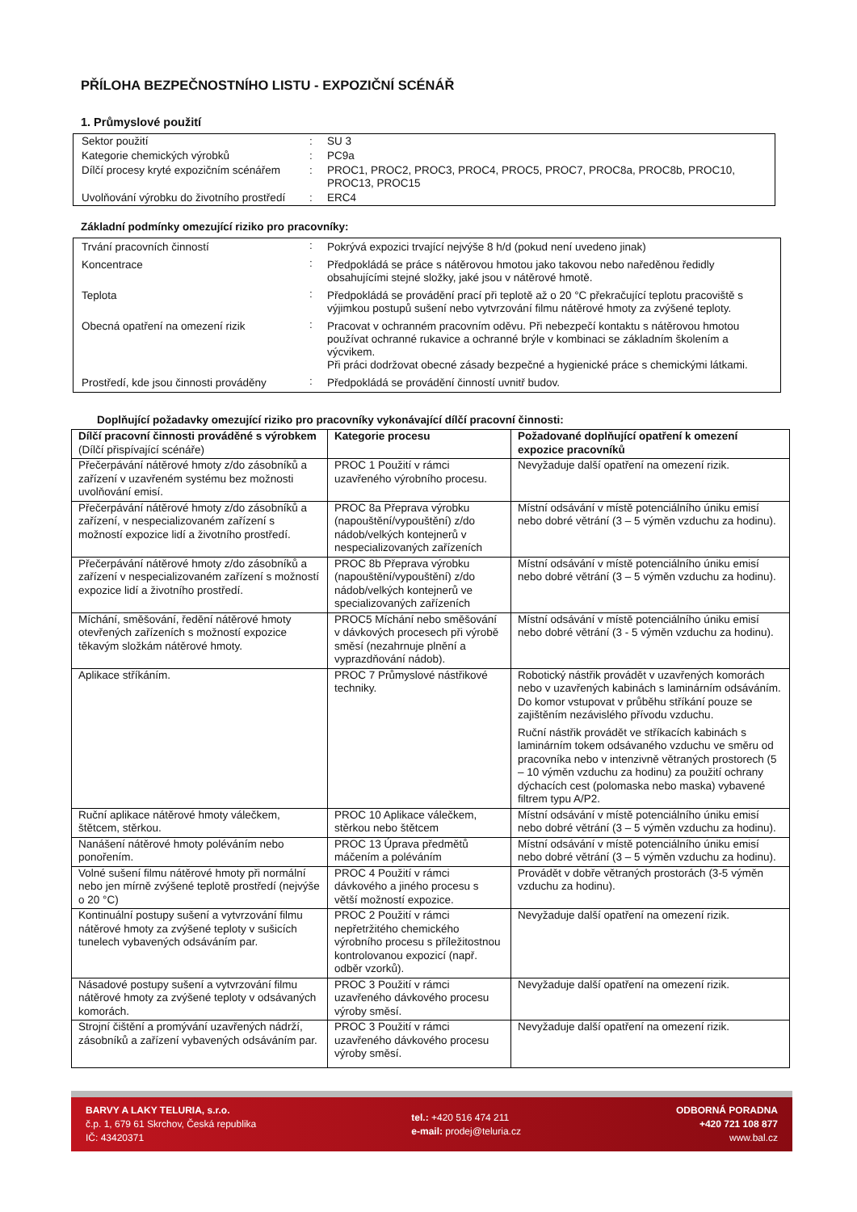PŘÍLOHA BEZPEČNOSTNÍHO LISTU - EXPOZIČNÍ SCÉNÁŘ
1. Průmyslové použití
| Sektor použití | : | SU 3 |
| Kategorie chemických výrobků | : | PC9a |
| Dílčí procesy kryté expozičním scénářem | : | PROC1, PROC2, PROC3, PROC4, PROC5, PROC7, PROC8a, PROC8b, PROC10, PROC13, PROC15 |
| Uvolňování výrobku do životního prostředí | : | ERC4 |
Základní podmínky omezující riziko pro pracovníky:
| Trvání pracovních činností | : | Pokrývá expozici trvající nejvýše 8 h/d (pokud není uvedeno jinak) |
| Koncentrace | : | Předpokládá se práce s nátěrovou hmotou jako takovou nebo naředěnou ředidly obsahujícími stejné složky, jaké jsou v nátěrové hmotě. |
| Teplota | : | Předpokládá se provádění prací při teplotě až o 20 °C překračující teplotu pracoviště s výjimkou postupů sušení nebo vytvrzování filmu nátěrové hmoty za zvýšené teploty. |
| Obecná opatření na omezení rizik | : | Pracovat v ochranném pracovním oděvu. Při nebezpečí kontaktu s nátěrovou hmotou používat ochranné rukavice a ochranné brýle v kombinaci se základním školením a výcvikem. Při práci dodržovat obecné zásady bezpečné a hygienické práce s chemickými látkami. |
| Prostředí, kde jsou činnosti prováděny | : | Předpokládá se provádění činností uvnitř budov. |
Doplňující požadavky omezující riziko pro pracovníky vykonávající dílčí pracovní činnosti:
| Dílčí pracovní činnosti prováděné s výrobkem (Dílčí přispívající scénáře) | Kategorie procesu | Požadované doplňující opatření k omezení expozice pracovníků |
| --- | --- | --- |
| Přečerpávání nátěrové hmoty z/do zásobníků a zařízení v uzavřeném systému bez možnosti uvolňování emisí. | PROC 1 Použití v rámci uzavřeného výrobního procesu. | Nevyžaduje další opatření na omezení rizik. |
| Přečerpávání nátěrové hmoty z/do zásobníků a zařízení, v nespecializovaném zařízení s možností expozice lidí a životního prostředí. | PROC 8a Přeprava výrobku (napouštění/vypouštění) z/do nádob/velkých kontejnerů v nespecializovaných zařízeních | Místní odsávání v místě potenciálního úniku emisí nebo dobré větrání (3 – 5 výměn vzduchu za hodinu). |
| Přečerpávání nátěrové hmoty z/do zásobníků a zařízení v nespecializovaném zařízení s možností expozice lidí a životního prostředí. | PROC 8b Přeprava výrobku (napouštění/vypouštění) z/do nádob/velkých kontejnerů ve specializovaných zařízeních | Místní odsávání v místě potenciálního úniku emisí nebo dobré větrání (3 – 5 výměn vzduchu za hodinu). |
| Míchání, směšování, ředění nátěrové hmoty otevřených zařízeních s možností expozice těkavým složkám nátěrové hmoty. | PROC5 Míchání nebo směšování v dávkových procesech při výrobě směsí (nezahrnuje plnění a vyprazdňování nádob). | Místní odsávání v místě potenciálního úniku emisí nebo dobré větrání (3 - 5 výměn vzduchu za hodinu). |
| Aplikace stříkáním. | PROC 7 Průmyslové nástřikové techniky. | Robotický nástřik provádět v uzavřených komorách nebo v uzavřených kabinách s laminárním odsáváním. Do komor vstupovat v průběhu stříkání pouze se zajištěním nezávislého přívodu vzduchu. Ruční nástřik provádět ve stříkacích kabinách s laminárním tokem odsávaného vzduchu ve směru od pracovníka nebo v intenzivně větraných prostorech (5 – 10 výměn vzduchu za hodinu) za použití ochrany dýchacích cest (polomaska nebo maska) vybavené filtrem typu A/P2. |
| Ruční aplikace nátěrové hmoty válečkem, štětcem, stěrkou. | PROC 10 Aplikace válečkem, stěrkou nebo štětcem | Místní odsávání v místě potenciálního úniku emisí nebo dobré větrání (3 – 5 výměn vzduchu za hodinu). |
| Nanášení nátěrové hmoty poléváním nebo ponořením. | PROC 13 Úprava předmětů máčením a poléváním | Místní odsávání v místě potenciálního úniku emisí nebo dobré větrání (3 – 5 výměn vzduchu za hodinu). |
| Volné sušení filmu nátěrové hmoty při normální nebo jen mírně zvýšené teplotě prostředí (nejvýše o 20 °C) | PROC 4 Použití v rámci dávkového a jiného procesu s větší možností expozice. | Provádět v dobře větraných prostorách (3-5 výměn vzduchu za hodinu). |
| Kontinuální postupy sušení a vytvrzování filmu nátěrové hmoty za zvýšené teploty v sušicích tunelech vybavených odsáváním par. | PROC 2 Použití v rámci nepřetržitého chemického výrobního procesu s příležitostnou kontrolovanou expozicí (např. odběr vzorků). | Nevyžaduje další opatření na omezení rizik. |
| Násadové postupy sušení a vytvrzování filmu nátěrové hmoty za zvýšené teploty v odsávaných komorách. | PROC 3 Použití v rámci uzavřeného dávkového procesu výroby směsí. | Nevyžaduje další opatření na omezení rizik. |
| Strojní čištění a promývání uzavřených nádrží, zásobníků a zařízení vybavených odsáváním par. | PROC 3 Použití v rámci uzavřeného dávkového procesu výroby směsí. | Nevyžaduje další opatření na omezení rizik. |
BARVY A LAKY TELURIA, s.r.o.
č.p. 1, 679 61 Skrchov, Česká republika
IČ: 43420371
tel.: +420 516 474 211
e-mail: prodej@teluria.cz
ODBORNÁ PORADNA
+420 721 108 877
www.bal.cz